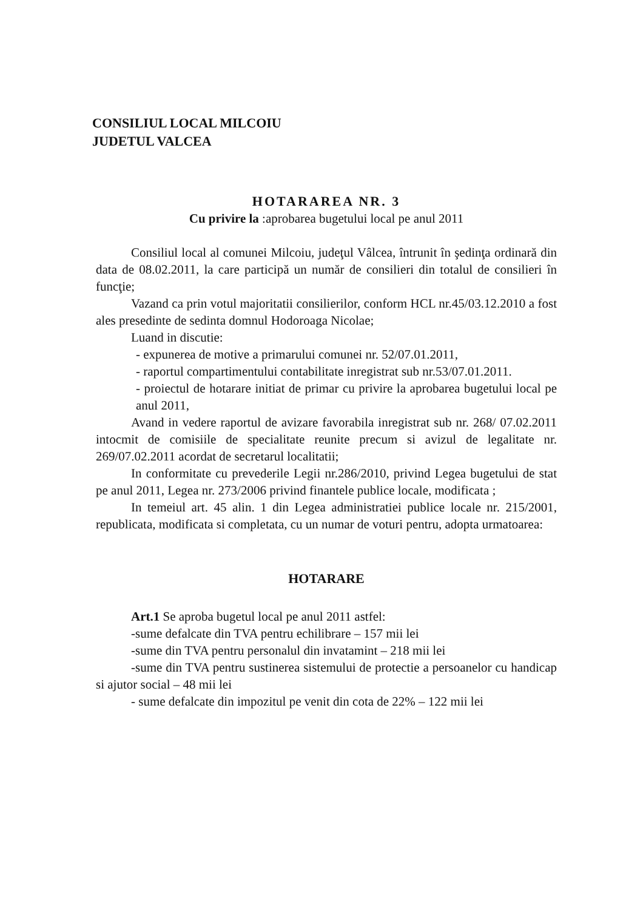CONSILIUL LOCAL MILCOIU
JUDETUL VALCEA
HOTARAREA NR. 3
Cu privire la :aprobarea bugetului local pe anul 2011
Consiliul local al comunei Milcoiu, judeţul Vâlcea, întrunit în şedinţa ordinară din data de 08.02.2011, la care participă un număr de consilieri din totalul de consilieri în funcţie;
Vazand ca prin votul majoritatii consilierilor, conform HCL nr.45/03.12.2010 a fost ales presedinte de sedinta domnul Hodoroaga Nicolae;
Luand in discutie:
- expunerea de motive a primarului comunei nr. 52/07.01.2011,
- raportul compartimentului contabilitate inregistrat sub nr.53/07.01.2011.
- proiectul de hotarare initiat de primar cu privire la aprobarea bugetului local pe anul 2011,
Avand in vedere raportul de avizare favorabila inregistrat sub nr. 268/ 07.02.2011 intocmit de comisiile de specialitate reunite precum si avizul de legalitate nr. 269/07.02.2011 acordat de secretarul localitatii;
In conformitate cu prevederile Legii nr.286/2010, privind Legea bugetului de stat pe anul 2011, Legea nr. 273/2006 privind finantele publice locale, modificata ;
In temeiul art. 45 alin. 1 din Legea administratiei publice locale nr. 215/2001, republicata, modificata si completata, cu un numar de voturi pentru, adopta urmatoarea:
HOTARARE
Art.1 Se aproba bugetul local pe anul 2011 astfel:
-sume defalcate din TVA pentru echilibrare – 157 mii lei
-sume din TVA pentru personalul din invatamint – 218 mii lei
-sume din TVA pentru sustinerea sistemului de protectie a persoanelor cu handicap si ajutor social – 48 mii lei
- sume defalcate din impozitul pe venit din cota de 22% – 122 mii lei